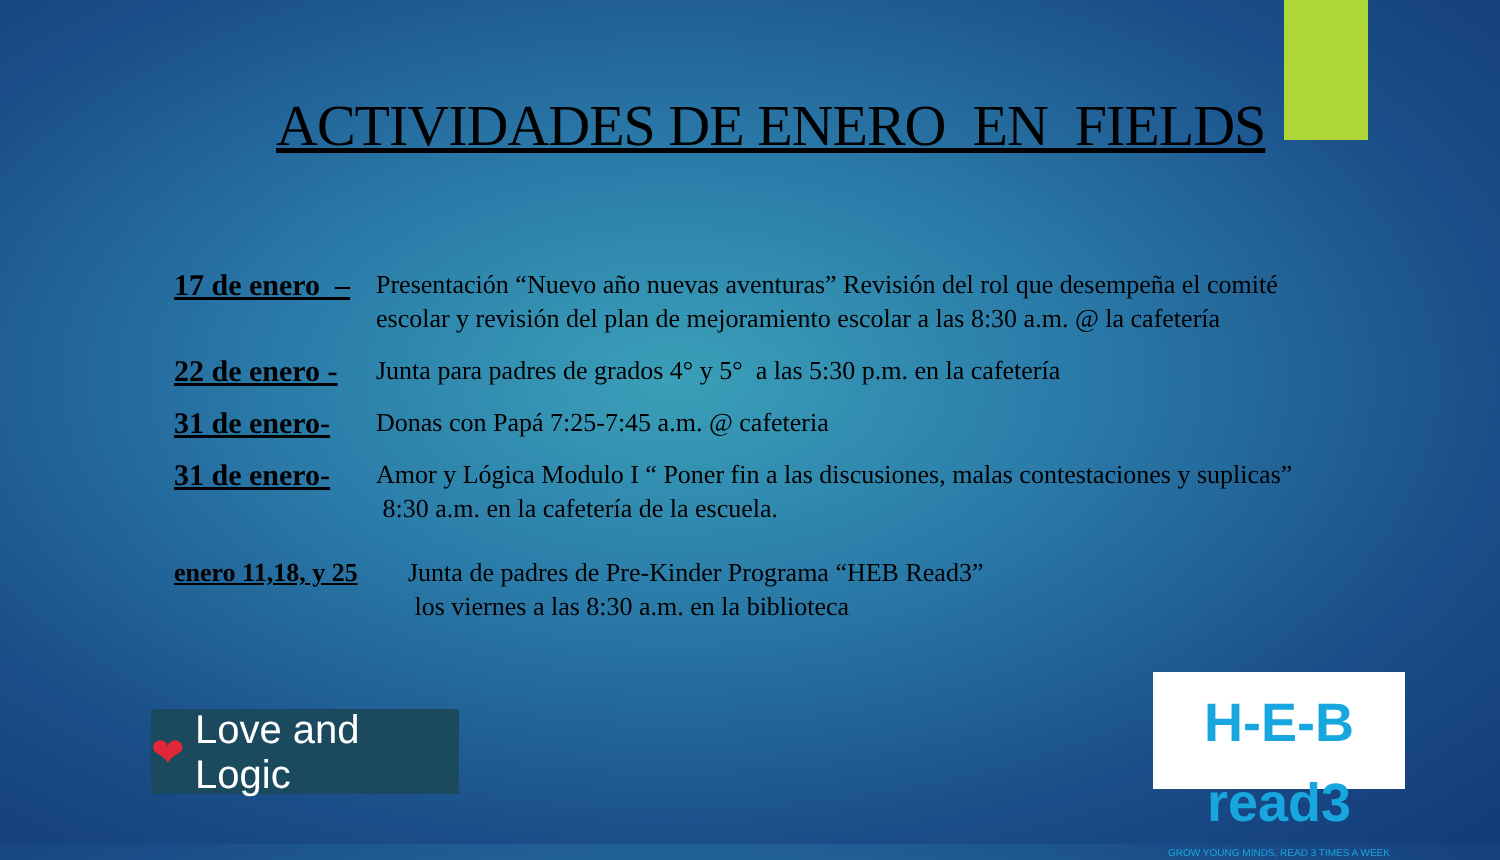ACTIVIDADES DE ENERO EN FIELDS
17 de enero –
Presentación “Nuevo año nuevas aventuras” Revisión del rol que desempeña el comité escolar y revisión del plan de mejoramiento escolar a las 8:30 a.m. @ la cafetería
22 de enero -
Junta para padres de grados 4° y 5° a las 5:30 p.m. en la cafetería
31 de enero-
Donas con Papá 7:25-7:45 a.m. @ cafeteria
31 de enero-
Amor y Lógica Modulo I “ Poner fin a las discusiones, malas contestaciones y suplicas” 8:30 a.m. en la cafetería de la escuela.
enero 11,18, y 25
Junta de padres de Pre-Kinder Programa “HEB Read3”
los viernes a las 8:30 a.m. en la biblioteca
❤ Love and Logic
H-E-B read3
GROW YOUNG MINDS, READ 3 TIMES A WEEK